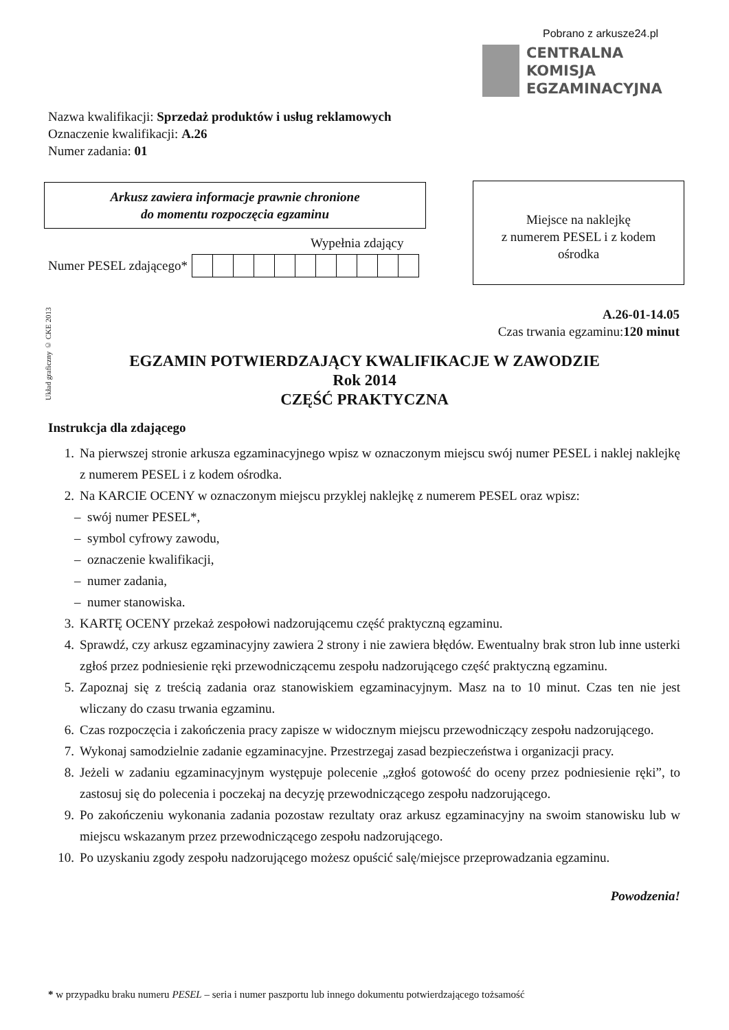Pobrano z arkusze24.pl
CENTRALNA
KOMISJA
EGZAMINACYJNA
Nazwa kwalifikacji: Sprzedaż produktów i usług reklamowych
Oznaczenie kwalifikacji: A.26
Numer zadania: 01
Arkusz zawiera informacje prawnie chronione
do momentu rozpoczęcia egzaminu
Miejsce na naklejkę
z numerem PESEL i z kodem
ośrodka
Wypełnia zdający
Numer PESEL zdającego*
Układ graficzny © CKE 2013
A.26-01-14.05
Czas trwania egzaminu:120 minut
EGZAMIN POTWIERDZAJĄCY KWALIFIKACJE W ZAWODZIE
Rok 2014
CZĘŚĆ PRAKTYCZNA
Instrukcja dla zdającego
1. Na pierwszej stronie arkusza egzaminacyjnego wpisz w oznaczonym miejscu swój numer PESEL i naklej naklejkę z numerem PESEL i z kodem ośrodka.
2. Na KARCIE OCENY w oznaczonym miejscu przyklej naklejkę z numerem PESEL oraz wpisz:
– swój numer PESEL*,
– symbol cyfrowy zawodu,
– oznaczenie kwalifikacji,
– numer zadania,
– numer stanowiska.
3. KARTĘ OCENY przekaż zespołowi nadzorującemu część praktyczną egzaminu.
4. Sprawdź, czy arkusz egzaminacyjny zawiera 2 strony i nie zawiera błędów. Ewentualny brak stron lub inne usterki zgłoś przez podniesienie ręki przewodniczącemu zespołu nadzorującego część praktyczną egzaminu.
5. Zapoznaj się z treścią zadania oraz stanowiskiem egzaminacyjnym. Masz na to 10 minut. Czas ten nie jest wliczany do czasu trwania egzaminu.
6. Czas rozpoczęcia i zakończenia pracy zapisze w widocznym miejscu przewodniczący zespołu nadzorującego.
7. Wykonaj samodzielnie zadanie egzaminacyjne. Przestrzegaj zasad bezpieczeństwa i organizacji pracy.
8. Jeżeli w zadaniu egzaminacyjnym występuje polecenie „zgłoś gotowość do oceny przez podniesienie ręki”, to zastosuj się do polecenia i poczekaj na decyzję przewodniczącego zespołu nadzorującego.
9. Po zakończeniu wykonania zadania pozostaw rezultaty oraz arkusz egzaminacyjny na swoim stanowisku lub w miejscu wskazanym przez przewodniczącego zespołu nadzorującego.
10. Po uzyskaniu zgody zespołu nadzorującego możesz opuścić salę/miejsce przeprowadzania egzaminu.
Powodzenia!
* w przypadku braku numeru PESEL – seria i numer paszportu lub innego dokumentu potwierdzającego tożsamość